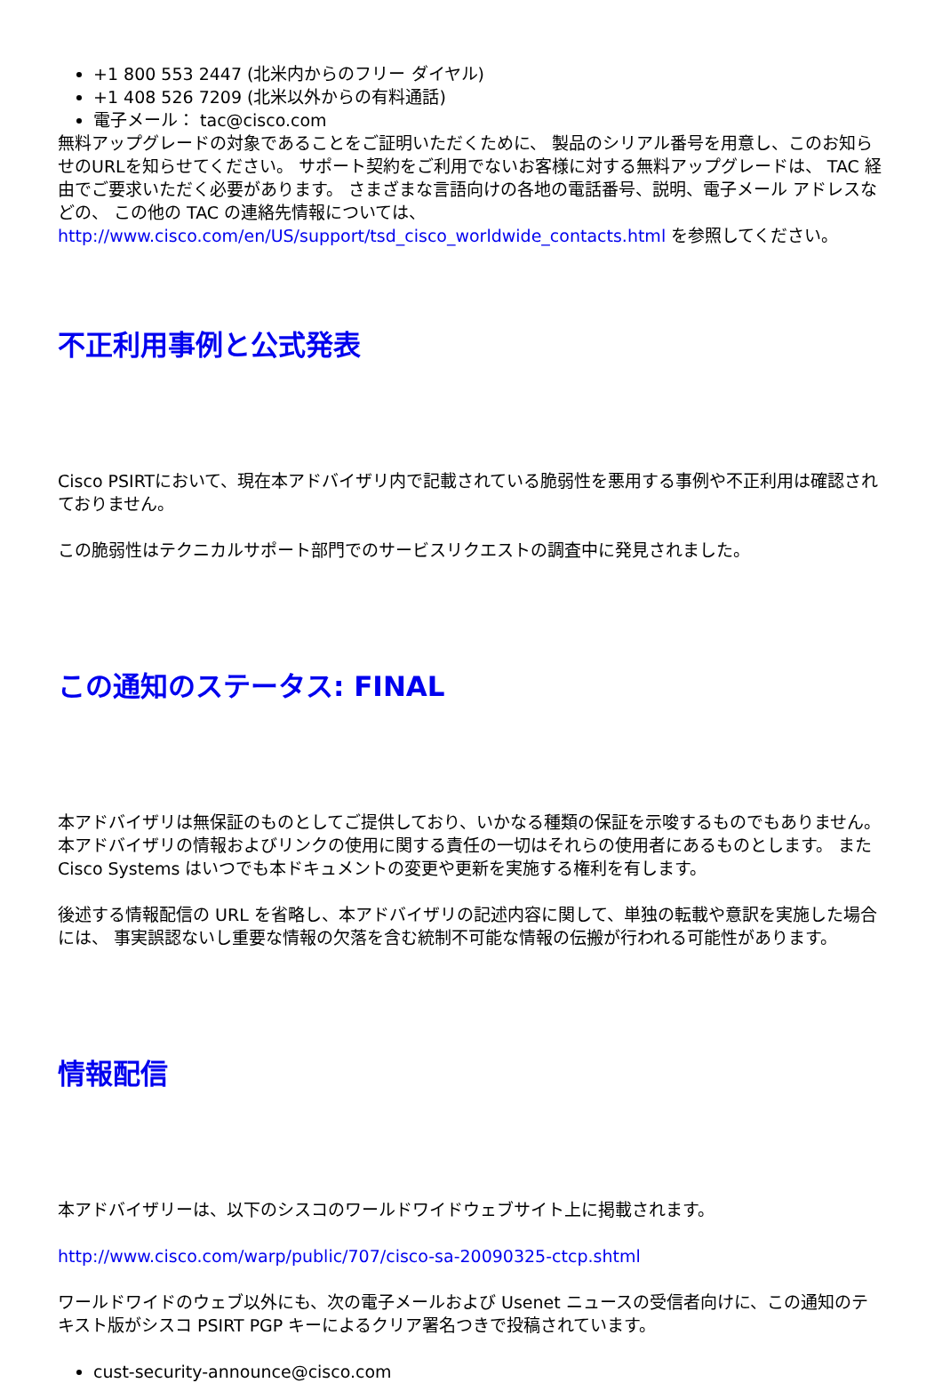+1 800 553 2447 (北米内からのフリー ダイヤル)
+1 408 526 7209 (北米以外からの有料通話)
電子メール： tac@cisco.com
無料アップグレードの対象であることをご証明いただくために、 製品のシリアル番号を用意し、このお知らせのURLを知らせてください。 サポート契約をご利用でないお客様に対する無料アップグレードは、 TAC 経由でご要求いただく必要があります。 さまざまな言語向けの各地の電話番号、説明、電子メール アドレスなどの、 この他の TAC の連絡先情報については、http://www.cisco.com/en/US/support/tsd_cisco_worldwide_contacts.html を参照してください。
不正利用事例と公式発表
Cisco PSIRTにおいて、現在本アドバイザリ内で記載されている脆弱性を悪用する事例や不正利用は確認されておりません。
この脆弱性はテクニカルサポート部門でのサービスリクエストの調査中に発見されました。
この通知のステータス: FINAL
本アドバイザリは無保証のものとしてご提供しており、いかなる種類の保証を示唆するものでもありません。 本アドバイザリの情報およびリンクの使用に関する責任の一切はそれらの使用者にあるものとします。 また Cisco Systems はいつでも本ドキュメントの変更や更新を実施する権利を有します。
後述する情報配信の URL を省略し、本アドバイザリの記述内容に関して、単独の転載や意訳を実施した場合には、 事実誤認ないし重要な情報の欠落を含む統制不可能な情報の伝搬が行われる可能性があります。
情報配信
本アドバイザリーは、以下のシスコのワールドワイドウェブサイト上に掲載されます。
http://www.cisco.com/warp/public/707/cisco-sa-20090325-ctcp.shtml
ワールドワイドのウェブ以外にも、次の電子メールおよび Usenet ニュースの受信者向けに、この通知のテキスト版がシスコ PSIRT PGP キーによるクリア署名つきで投稿されています。
cust-security-announce@cisco.com